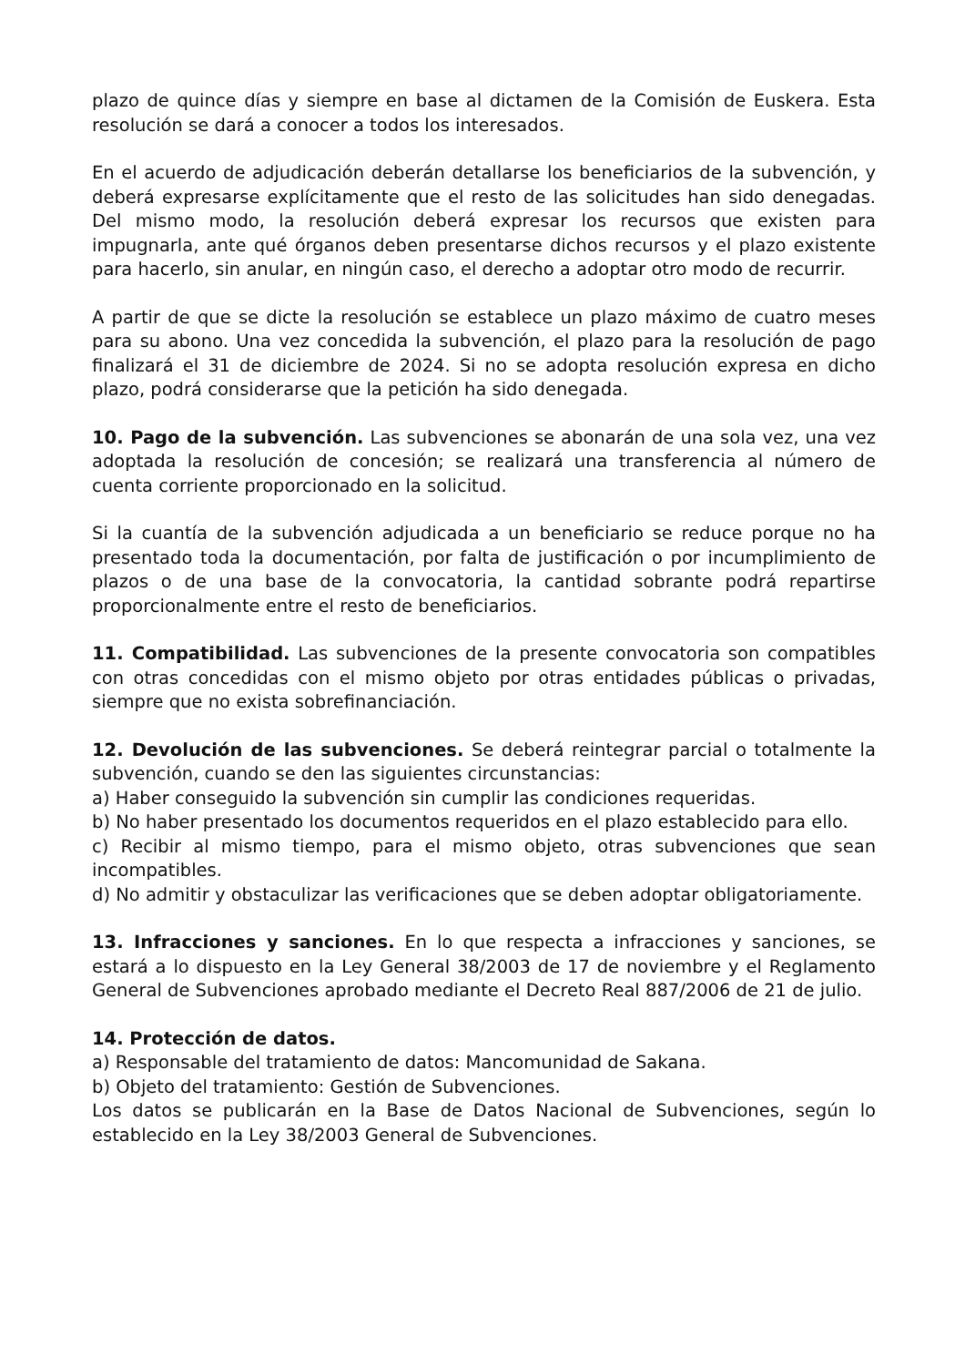plazo de quince días y siempre en base al dictamen de la Comisión de Euskera. Esta resolución se dará a conocer a todos los interesados.
En el acuerdo de adjudicación deberán detallarse los beneficiarios de la subvención, y deberá expresarse explícitamente que el resto de las solicitudes han sido denegadas. Del mismo modo, la resolución deberá expresar los recursos que existen para impugnarla, ante qué órganos deben presentarse dichos recursos y el plazo existente para hacerlo, sin anular, en ningún caso, el derecho a adoptar otro modo de recurrir.
A partir de que se dicte la resolución se establece un plazo máximo de cuatro meses para su abono. Una vez concedida la subvención, el plazo para la resolución de pago finalizará el 31 de diciembre de 2024. Si no se adopta resolución expresa en dicho plazo, podrá considerarse que la petición ha sido denegada.
10. Pago de la subvención. Las subvenciones se abonarán de una sola vez, una vez adoptada la resolución de concesión; se realizará una transferencia al número de cuenta corriente proporcionado en la solicitud.
Si la cuantía de la subvención adjudicada a un beneficiario se reduce porque no ha presentado toda la documentación, por falta de justificación o por incumplimiento de plazos o de una base de la convocatoria, la cantidad sobrante podrá repartirse proporcionalmente entre el resto de beneficiarios.
11. Compatibilidad. Las subvenciones de la presente convocatoria son compatibles con otras concedidas con el mismo objeto por otras entidades públicas o privadas, siempre que no exista sobrefinanciación.
12. Devolución de las subvenciones. Se deberá reintegrar parcial o totalmente la subvención, cuando se den las siguientes circunstancias:
a) Haber conseguido la subvención sin cumplir las condiciones requeridas.
b) No haber presentado los documentos requeridos en el plazo establecido para ello.
c) Recibir al mismo tiempo, para el mismo objeto, otras subvenciones que sean incompatibles.
d) No admitir y obstaculizar las verificaciones que se deben adoptar obligatoriamente.
13. Infracciones y sanciones. En lo que respecta a infracciones y sanciones, se estará a lo dispuesto en la Ley General 38/2003 de 17 de noviembre y el Reglamento General de Subvenciones aprobado mediante el Decreto Real 887/2006 de 21 de julio.
14. Protección de datos.
a) Responsable del tratamiento de datos: Mancomunidad de Sakana.
b) Objeto del tratamiento: Gestión de Subvenciones.
Los datos se publicarán en la Base de Datos Nacional de Subvenciones, según lo establecido en la Ley 38/2003 General de Subvenciones.